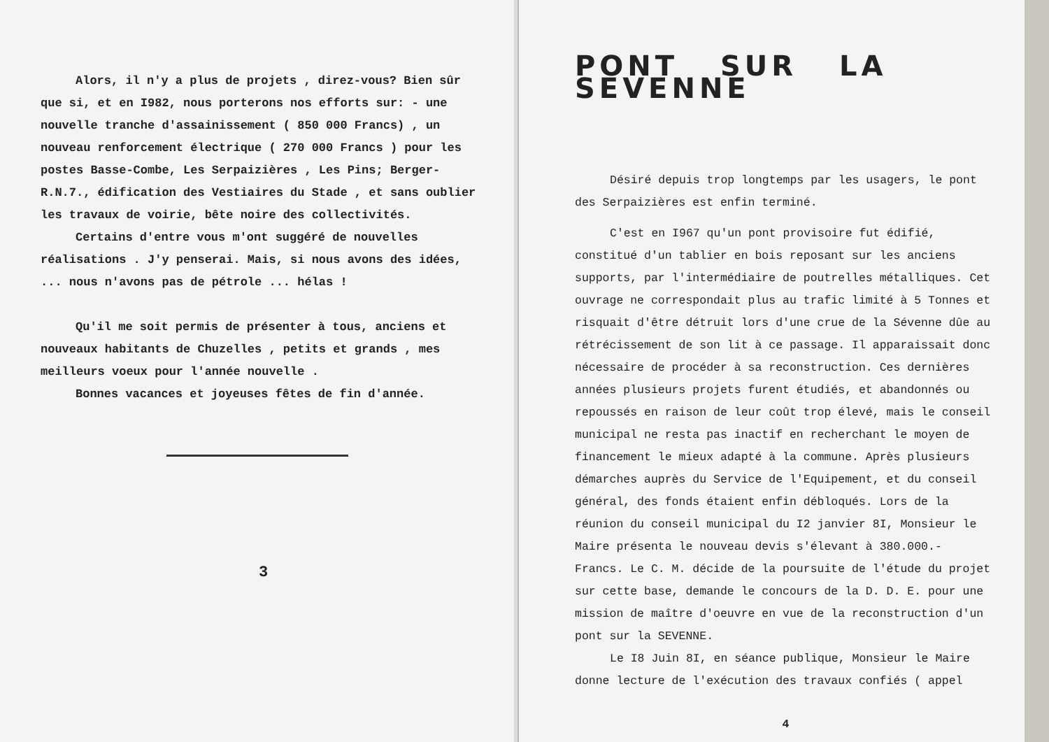Alors, il n'y a plus de projets , direz-vous? Bien sûr que si, et en I982, nous porterons nos efforts sur: - une nouvelle tranche d'assainissement ( 850 000 Francs) , un nouveau renforcement électrique ( 270 000 Francs ) pour les postes Basse-Combe, Les Serpaizières , Les Pins; Berger-R.N.7., édification des Vestiaires du Stade , et sans oublier les travaux de voirie, bête noire des collectivités.
Certains d'entre vous m'ont suggéré de nouvelles réalisations . J'y penserai. Mais, si nous avons des idées, ... nous n'avons pas de pétrole ... hélas !
Qu'il me soit permis de présenter à tous, anciens et nouveaux habitants de Chuzelles , petits et grands , mes meilleurs voeux pour l'année nouvelle .
Bonnes vacances et joyeuses fêtes de fin d'année.
3
PONT SUR LA SEVENNE
Désiré depuis trop longtemps par les usagers, le pont des Serpaizières est enfin terminé.
C'est en I967 qu'un pont provisoire fut édifié, constitué d'un tablier en bois reposant sur les anciens supports, par l'intermédiaire de poutrelles métalliques. Cet ouvrage ne correspondait plus au trafic limité à 5 Tonnes et risquait d'être détruit lors d'une crue de la Sévenne dûe au rétrécissement de son lit à ce passage. Il apparaissait donc nécessaire de procéder à sa reconstruction. Ces dernières années plusieurs projets furent étudiés, et abandonnés ou repoussés en raison de leur coût trop élevé, mais le conseil municipal ne resta pas inactif en recherchant le moyen de financement le mieux adapté à la commune. Après plusieurs démarches auprès du Service de l'Equipement, et du conseil général, des fonds étaient enfin débloqués. Lors de la réunion du conseil municipal du I2 janvier 8I, Monsieur le Maire présenta le nouveau devis s'élevant à 380.000.- Francs. Le C. M. décide de la poursuite de l'étude du projet sur cette base, demande le concours de la D. D. E. pour une mission de maître d'oeuvre en vue de la reconstruction d'un pont sur la SEVENNE.
Le I8 Juin 8I, en séance publique, Monsieur le Maire donne lecture de l'exécution des travaux confiés ( appel
4